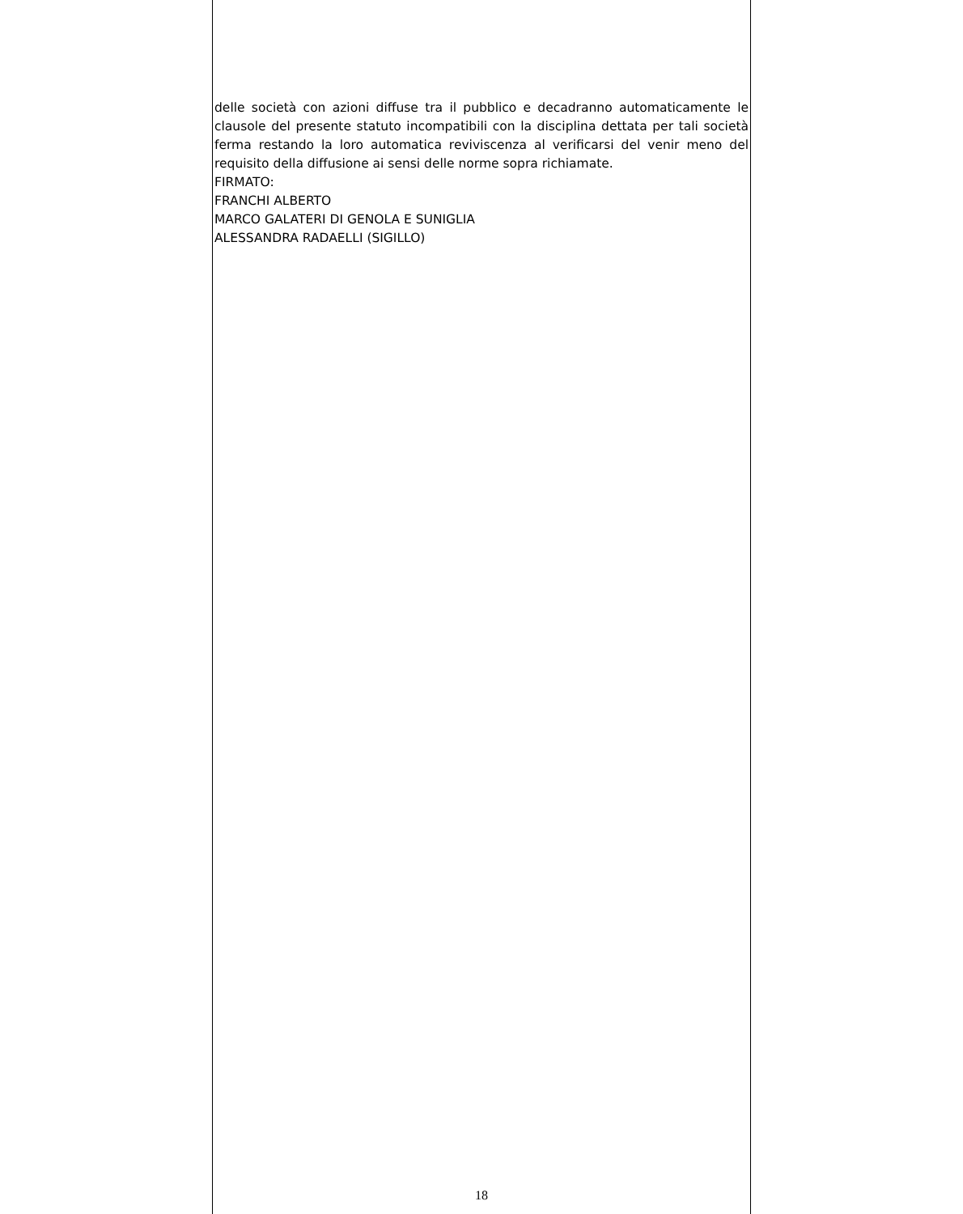delle società con azioni diffuse tra il pubblico e decadranno automaticamente le clausole del presente statuto incompatibili con la disciplina dettata per tali società ferma restando la loro automatica reviviscenza al verificarsi del venir meno del requisito della diffusione ai sensi delle norme sopra richiamate.
FIRMATO:
FRANCHI ALBERTO
MARCO GALATERI DI GENOLA E SUNIGLIA
ALESSANDRA RADAELLI (SIGILLO)
18